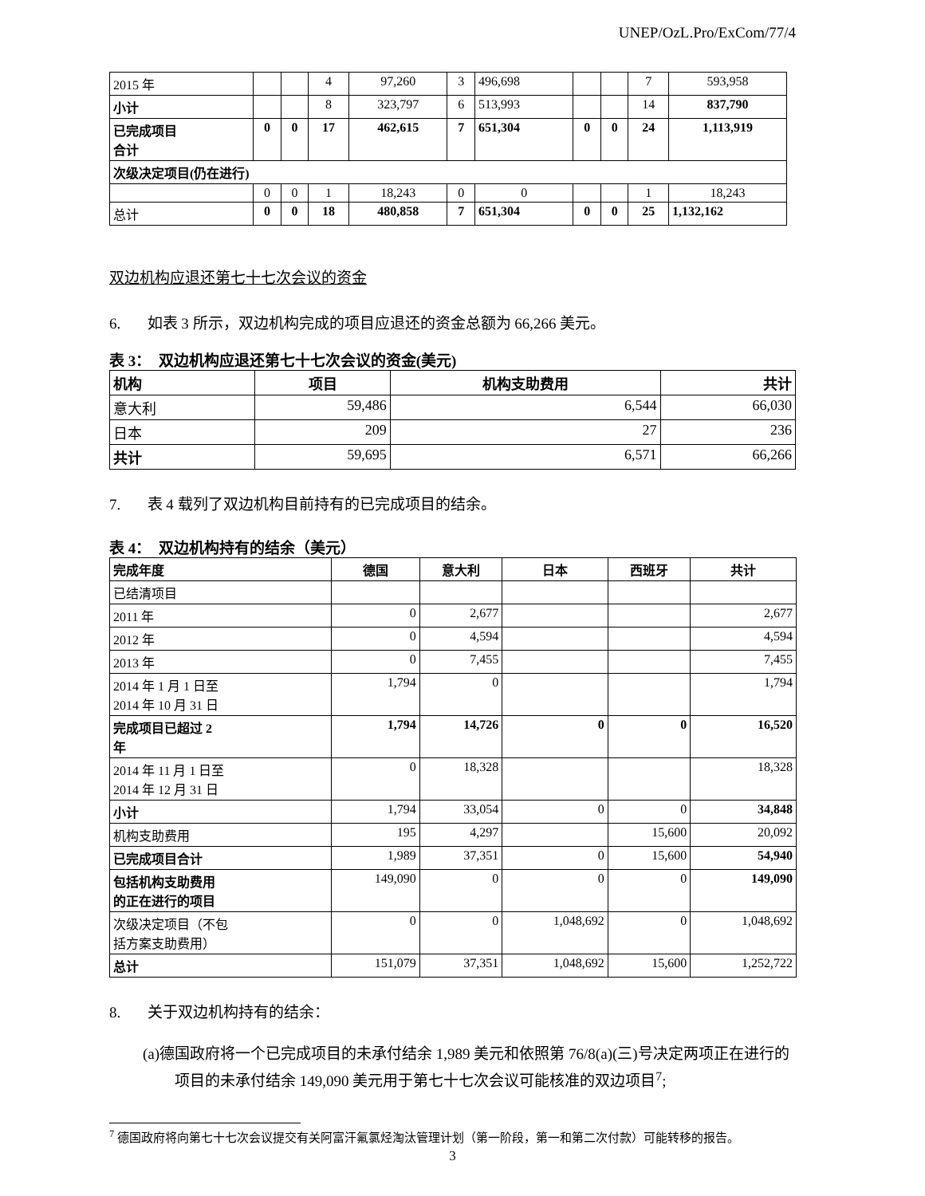UNEP/OzL.Pro/ExCom/77/4
| 2015 年 | | | 4 | 97,260 | 3 | 496,698 | | | 7 | 593,958 |
| 小计 | | | 8 | 323,797 | 6 | 513,993 | | | 14 | 837,790 |
| 已完成项目 合计 | 0 | 0 | 17 | 462,615 | 7 | 651,304 | 0 | 0 | 24 | 1,113,919 |
| 次级决定项目(仍在进行) | | | | | | | | | | |
| | 0 | 0 | 1 | 18,243 | 0 | 0 | | | 1 | 18,243 |
| 总计 | 0 | 0 | 18 | 480,858 | 7 | 651,304 | 0 | 0 | 25 | 1,132,162 |
双边机构应退还第七十七次会议的资金
6. 如表 3 所示，双边机构完成的项目应退还的资金总额为 66,266 美元。
表 3： 双边机构应退还第七十七次会议的资金(美元)
| 机构 | 项目 | 机构支助费用 | 共计 |
| --- | --- | --- | --- |
| 意大利 | 59,486 | 6,544 | 66,030 |
| 日本 | 209 | 27 | 236 |
| 共计 | 59,695 | 6,571 | 66,266 |
7. 表 4 载列了双边机构目前持有的已完成项目的结余。
表 4： 双边机构持有的结余（美元）
| 完成年度 | 德国 | 意大利 | 日本 | 西班牙 | 共计 |
| --- | --- | --- | --- | --- | --- |
| 已结清项目 | | | | | |
| 2011 年 | 0 | 2,677 | | | 2,677 |
| 2012 年 | 0 | 4,594 | | | 4,594 |
| 2013 年 | 0 | 7,455 | | | 7,455 |
| 2014 年 1 月 1 日至 2014 年 10 月 31 日 | 1,794 | 0 | | | 1,794 |
| 完成项目已超过 2 年 | 1,794 | 14,726 | 0 | 0 | 16,520 |
| 2014 年 11 月 1 日至 2014 年 12 月 31 日 | 0 | 18,328 | | | 18,328 |
| 小计 | 1,794 | 33,054 | 0 | 0 | 34,848 |
| 机构支助费用 | 195 | 4,297 | | 15,600 | 20,092 |
| 已完成项目合计 | 1,989 | 37,351 | 0 | 15,600 | 54,940 |
| 包括机构支助费用 的正在进行的项目 | 149,090 | 0 | 0 | 0 | 149,090 |
| 次级决定项目（不包 括方案支助费用） | 0 | 0 | 1,048,692 | 0 | 1,048,692 |
| 总计 | 151,079 | 37,351 | 1,048,692 | 15,600 | 1,252,722 |
8. 关于双边机构持有的结余：
(a)德国政府将一个已完成项目的未承付结余 1,989 美元和依照第 76/8(a)(三)号决定两项正在进行的项目的未承付结余 149,090 美元用于第七十七次会议可能核准的双边项目<sup>7</sup>;
<sup>7</sup> 德国政府将向第七十七次会议提交有关阿富汗氟氯烃淘汰管理计划（第一阶段，第一和第二次付款）可能转移的报告。
3